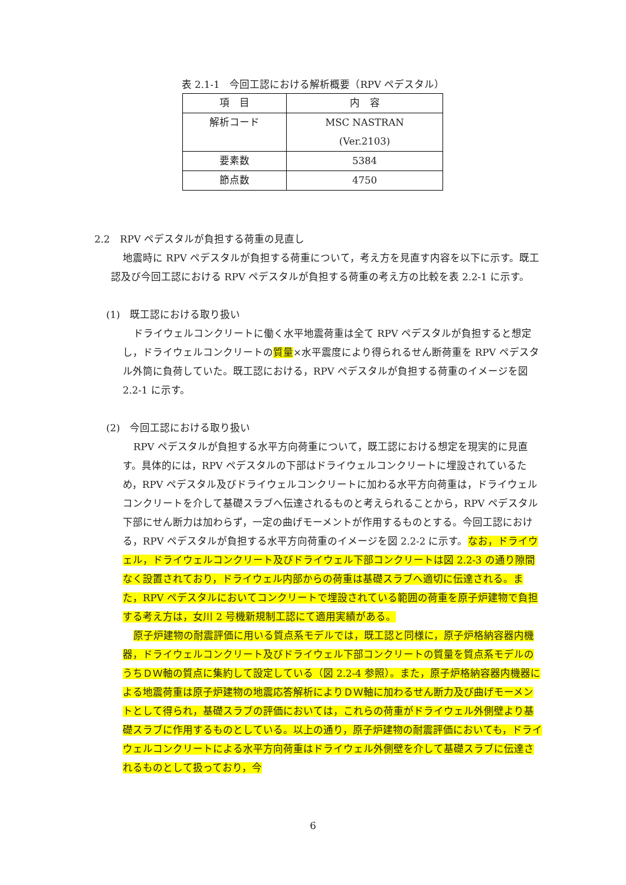表 2.1-1　今回工認における解析概要（RPV ペデスタル）
| 項 目 | 内 容 |
| --- | --- |
| 解析コード | MSC NASTRAN (Ver.2103) |
| 要素数 | 5384 |
| 節点数 | 4750 |
2.2　RPV ペデスタルが負担する荷重の見直し
地震時に RPV ペデスタルが負担する荷重について，考え方を見直す内容を以下に示す。既工認及び今回工認における RPV ペデスタルが負担する荷重の考え方の比較を表 2.2-1 に示す。
(1)　既工認における取り扱い
ドライウェルコンクリートに働く水平地震荷重は全て RPV ペデスタルが負担すると想定し，ドライウェルコンクリートの質量×水平震度により得られるせん断荷重を RPV ペデスタル外筒に負荷していた。既工認における，RPV ペデスタルが負担する荷重のイメージを図 2.2-1 に示す。
(2)　今回工認における取り扱い
RPV ペデスタルが負担する水平方向荷重について，既工認における想定を現実的に見直す。具体的には，RPV ペデスタルの下部はドライウェルコンクリートに埋設されているため，RPV ペデスタル及びドライウェルコンクリートに加わる水平方向荷重は，ドライウェルコンクリートを介して基礎スラブへ伝達されるものと考えられることから，RPV ペデスタル下部にせん断力は加わらず，一定の曲げモーメントが作用するものとする。今回工認における，RPV ペデスタルが負担する水平方向荷重のイメージを図 2.2-2 に示す。なお，ドライウェル，ドライウェルコンクリート及びドライウェル下部コンクリートは図 2.2-3 の通り隙間なく設置されており，ドライウェル内部からの荷重は基礎スラブへ適切に伝達される。また，RPV ペデスタルにおいてコンクリートで埋設されている範囲の荷重を原子炉建物で負担する考え方は，女川 2 号機新規制工認にて適用実績がある。
原子炉建物の耐震評価に用いる質点系モデルでは，既工認と同様に，原子炉格納容器内機器，ドライウェルコンクリート及びドライウェル下部コンクリートの質量を質点系モデルのうちＤＷ軸の質点に集約して設定している（図 2.2-4 参照）。また，原子炉格納容器内機器による地震荷重は原子炉建物の地震応答解析によりＤＷ軸に加わるせん断力及び曲げモーメントとして得られ，基礎スラブの評価においては，これらの荷重がドライウェル外側壁より基礎スラブに作用するものとしている。以上の通り，原子炉建物の耐震評価においても，ドライウェルコンクリートによる水平方向荷重はドライウェル外側壁を介して基礎スラブに伝達されるものとして扱っており，今
6